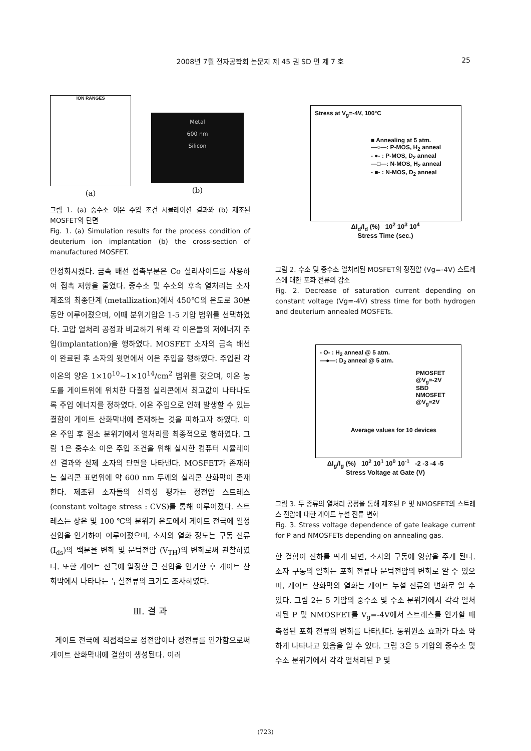2008년 7월 전자공학회 논문지 제 45 권 SD 편 제 7 호
25
ION RANGES
(a)
Metal
600 nm
Silicon
(b)
그림 1. (a) 중수소 이온 주입 조건 시뮬레이션 결과와 (b) 제조된 MOSFET의 단면
Fig. 1. (a) Simulation results for the process condition of deuterium ion implantation (b) the cross-section of manufactured MOSFET.
안정화시켰다. 금속 배선 접촉부분은 Co 실리사이드를 사용하여 접촉 저항을 줄였다. 중수소 및 수소의 후속 열처리는 소자 제조의 최종단계 (metallization)에서 450℃의 온도로 30분 동안 이루어졌으며, 이때 분위기압은 1-5 기압 범위를 선택하였다. 고압 열처리 공정과 비교하기 위해 각 이온들의 저에너지 주입(implantation)을 행하였다. MOSFET 소자의 금속 배선이 완료된 후 소자의 윗면에서 이온 주입을 행하였다. 주입된 각 이온의 양은 1×10<sup>10</sup>~1×10<sup>14</sup>/cm<sup>2</sup> 범위를 갖으며, 이온 농도를 게이트위에 위치한 다결정 실리콘에서 최고값이 나타나도록 주입 에너지를 정하였다. 이온 주입으로 인해 발생할 수 있는 결함이 게이트 산화막내에 존재하는 것을 피하고자 하였다. 이온 주입 후 질소 분위기에서 열처리를 최종적으로 행하였다. 그림 1은 중수소 이온 주입 조건을 위해 실시한 컴퓨터 시뮬레이션 결과와 실제 소자의 단면을 나타낸다. MOSFET가 존재하는 실리콘 표면위에 약 600 nm 두께의 실리콘 산화막이 존재한다. 제조된 소자들의 신뢰성 평가는 정전압 스트레스 (constant voltage stress : CVS)를 통해 이루어졌다. 스트레스는 상온 및 100 ℃의 분위기 온도에서 게이트 전극에 일정 전압을 인가하여 이루어졌으며, 소자의 열화 정도는 구동 전류(I<sub>ds</sub>)의 백분율 변화 및 문턱전압 (V<sub>TH</sub>)의 변화로써 관찰하였다. 또한 게이트 전극에 일정한 큰 전압을 인가한 후 게이트 산화막에서 나타나는 누설전류의 크기도 조사하였다.
Ⅲ. 결 과
게이트 전극에 직접적으로 정전압이나 정전류를 인가함으로써 게이트 산화막내에 결함이 생성된다. 이러
Stress at V<sub>g</sub>=-4V, 100°C
■ Annealing at 5 atm.
—○—: P-MOS, H<sub>2</sub> anneal
- ●- : P-MOS, D<sub>2</sub> anneal
—□—: N-MOS, H<sub>2</sub> anneal
- ■- : N-MOS, D<sub>2</sub> anneal
ΔI<sub>d</sub>/I<sub>d</sub> (%) 10<sup>2</sup> 10<sup>3</sup> 10<sup>4</sup>
Stress Time (sec.)
그림 2. 수소 및 중수소 열처리된 MOSFET의 정전압 (Vg=-4V) 스트레스에 대한 포화 전류의 감소
Fig. 2. Decrease of saturation current depending on constant voltage (Vg=-4V) stress time for both hydrogen and deuterium annealed MOSFETs.
- O- : H<sub>2</sub> anneal @ 5 atm.
—●—: D<sub>2</sub> anneal @ 5 atm.
PMOSFET @V<sub>g</sub>=-2V
SBD
NMOSFET @V<sub>g</sub>=2V
Average values for 10 devices
ΔI<sub>g</sub>/I<sub>g</sub> (%) 10<sup>2</sup> 10<sup>1</sup> 10<sup>0</sup> 10<sup>-1</sup> -2 -3 -4 -5
Stress Voltage at Gate (V)
그림 3. 두 종류의 열처리 공정을 통해 제조된 P 및 NMOSFET의 스트레스 전압에 대한 게이트 누설 전류 변화
Fig. 3. Stress voltage dependence of gate leakage current for P and NMOSFETs depending on annealing gas.
한 결함이 전하를 띄게 되면, 소자의 구동에 영향을 주게 된다. 소자 구동의 열화는 포화 전류나 문턱전압의 변화로 알 수 있으며, 게이트 산화막의 열화는 게이트 누설 전류의 변화로 알 수 있다. 그림 2는 5 기압의 중수소 및 수소 분위기에서 각각 열처리된 P 및 NMOSFET를 V<sub>g</sub>=-4V에서 스트레스를 인가할 때 측정된 포화 전류의 변화를 나타낸다. 동위원소 효과가 다소 약하게 나타나고 있음을 알 수 있다. 그림 3은 5 기압의 중수소 및 수소 분위기에서 각각 열처리된 P 및
(723)